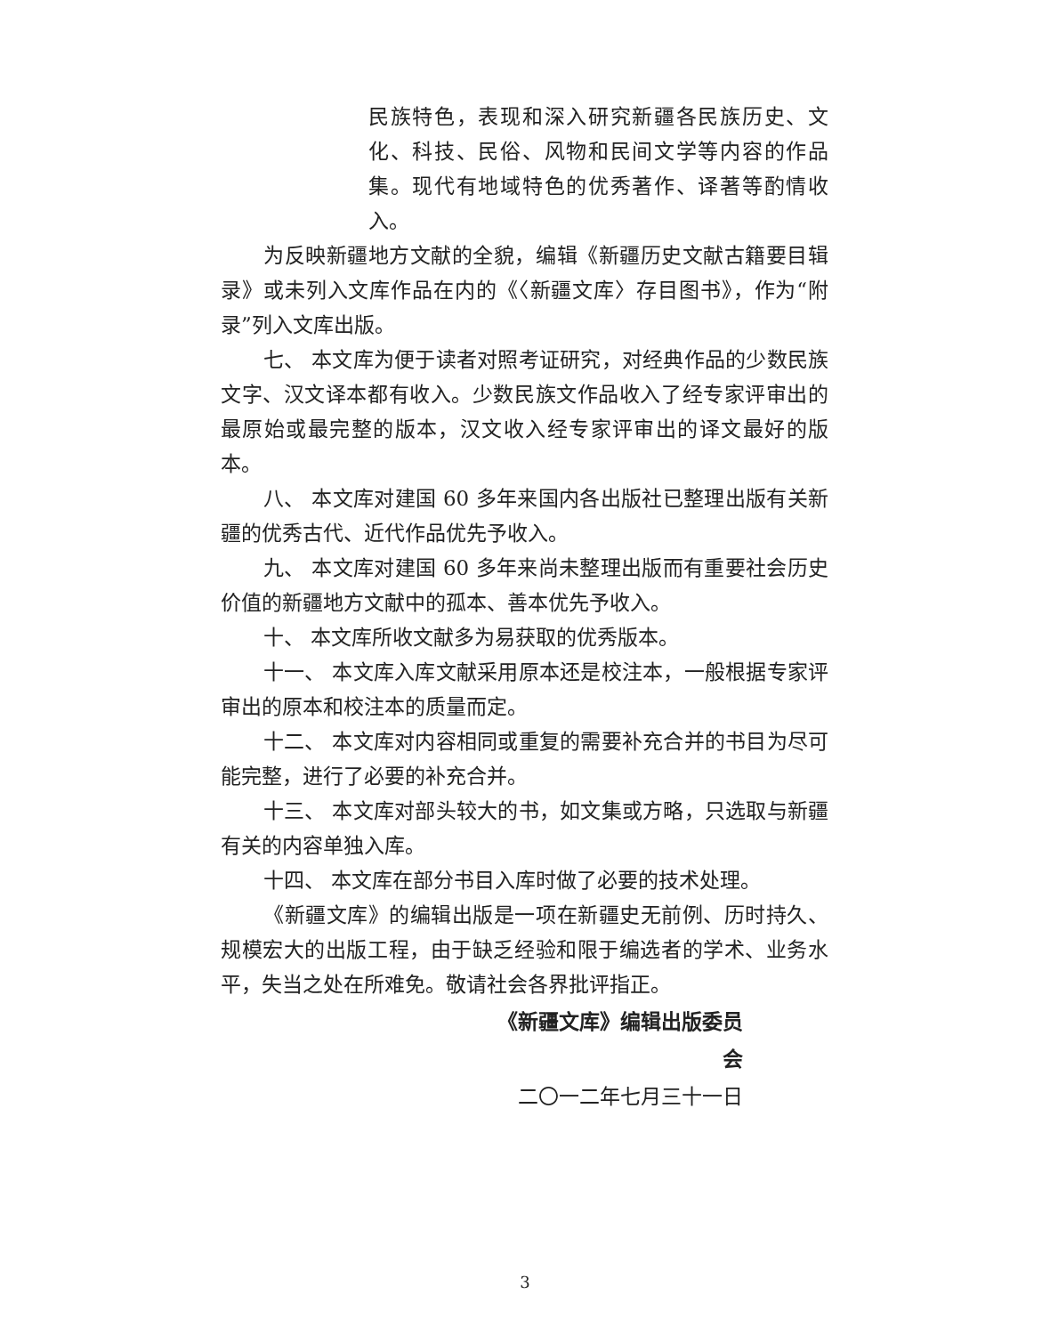民族特色，表现和深入研究新疆各民族历史、文化、科技、民俗、风物和民间文学等内容的作品集。现代有地域特色的优秀著作、译著等酌情收入。
为反映新疆地方文献的全貌，编辑《新疆历史文献古籍要目辑录》或未列入文库作品在内的《〈新疆文库〉存目图书》，作为“附录”列入文库出版。
七、 本文库为便于读者对照考证研究，对经典作品的少数民族文字、汉文译本都有收入。少数民族文作品收入了经专家评审出的最原始或最完整的版本，汉文收入经专家评审出的译文最好的版本。
八、 本文库对建国 60 多年来国内各出版社已整理出版有关新疆的优秀古代、近代作品优先予收入。
九、 本文库对建国 60 多年来尚未整理出版而有重要社会历史价值的新疆地方文献中的孤本、善本优先予收入。
十、 本文库所收文献多为易获取的优秀版本。
十一、 本文库入库文献采用原本还是校注本，一般根据专家评审出的原本和校注本的质量而定。
十二、 本文库对内容相同或重复的需要补充合并的书目为尽可能完整，进行了必要的补充合并。
十三、 本文库对部头较大的书，如文集或方略，只选取与新疆有关的内容单独入库。
十四、 本文库在部分书目入库时做了必要的技术处理。
《新疆文库》的编辑出版是一项在新疆史无前例、历时持久、规模宏大的出版工程，由于缺乏经验和限于编选者的学术、业务水平，失当之处在所难免。敬请社会各界批评指正。
《新疆文库》编辑出版委员会
二〇一二年七月三十一日
3